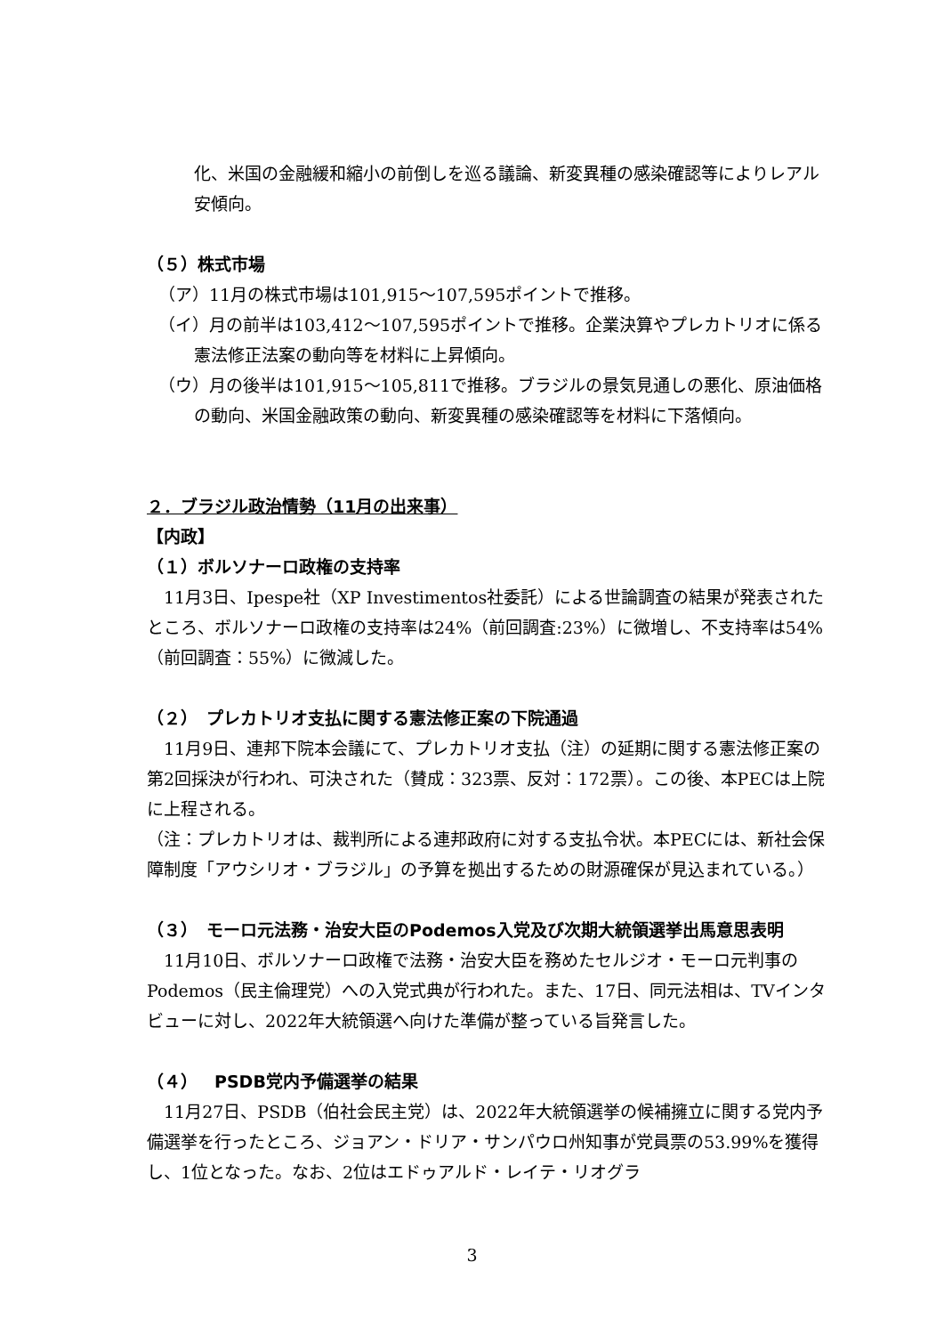化、米国の金融緩和縮小の前倒しを巡る議論、新変異種の感染確認等によりレアル安傾向。
（５）株式市場
（ア）11月の株式市場は101,915～107,595ポイントで推移。
（イ）月の前半は103,412～107,595ポイントで推移。企業決算やプレカトリオに係る憲法修正法案の動向等を材料に上昇傾向。
（ウ）月の後半は101,915～105,811で推移。ブラジルの景気見通しの悪化、原油価格の動向、米国金融政策の動向、新変異種の感染確認等を材料に下落傾向。
２．ブラジル政治情勢（11月の出来事）
【内政】
（１）ボルソナーロ政権の支持率
　11月3日、Ipespe社（XP Investimentos社委託）による世論調査の結果が発表されたところ、ボルソナーロ政権の支持率は24%（前回調査:23%）に微増し、不支持率は54%（前回調査：55%）に微減した。
（２）　プレカトリオ支払に関する憲法修正案の下院通過
　11月9日、連邦下院本会議にて、プレカトリオ支払（注）の延期に関する憲法修正案の第2回採決が行われ、可決された（賛成：323票、反対：172票）。この後、本PECは上院に上程される。
（注：プレカトリオは、裁判所による連邦政府に対する支払令状。本PECには、新社会保障制度「アウシリオ・ブラジル」の予算を拠出するための財源確保が見込まれている。）
（３）　モーロ元法務・治安大臣のPodemos入党及び次期大統領選挙出馬意思表明
　11月10日、ボルソナーロ政権で法務・治安大臣を務めたセルジオ・モーロ元判事のPodemos（民主倫理党）への入党式典が行われた。また、17日、同元法相は、TVインタビューに対し、2022年大統領選へ向けた準備が整っている旨発言した。
（４）　PSDB党内予備選挙の結果
　11月27日、PSDB（伯社会民主党）は、2022年大統領選挙の候補擁立に関する党内予備選挙を行ったところ、ジョアン・ドリア・サンパウロ州知事が党員票の53.99%を獲得し、1位となった。なお、2位はエドゥアルド・レイテ・リオグラ
3